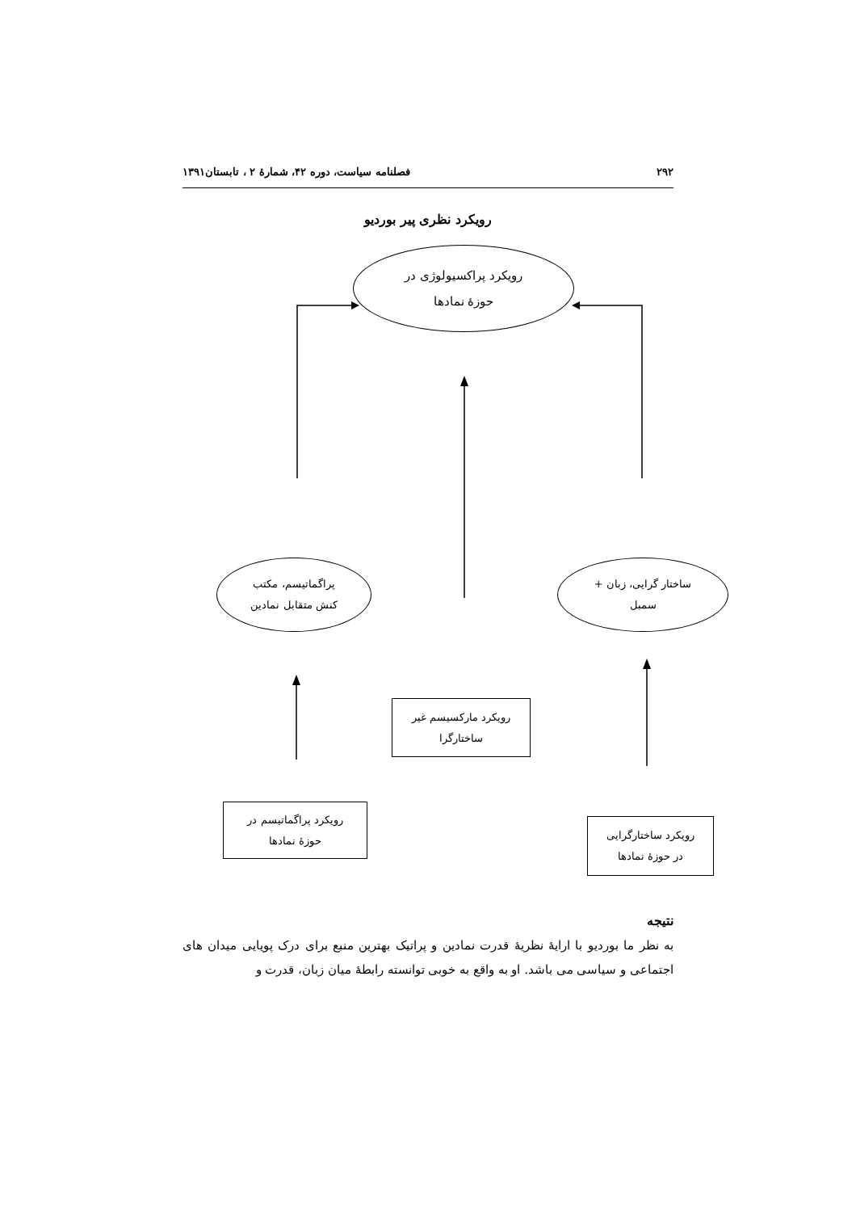۲۹۲ فصلنامه سیاست، دوره ۴۲، شمارهٔ ۲ ، تابستان۱۳۹۱
رویکرد نظری پیر بوردیو
رویکرد پراکسیولوژی در
حوزهٔ نمادها
پراگماتیسم، مکتب
کنش متقابل نمادین
ساختار گرایی، زبان +
سمبل
رویکرد مارکسیسم غیر
ساختارگرا
رویکرد پراگماتیسم در
حوزهٔ نمادها
رویکرد ساختارگرایی
در حوزهٔ نمادها
نتیجه
به نظر ما بوردیو با ارایهٔ نظریهٔ قدرت نمادین و پراتیک بهترین منبع برای درک پویایی میدان های اجتماعی و سیاسی می باشد. او به واقع به خوبی توانسته رابطهٔ میان زبان، قدرت و